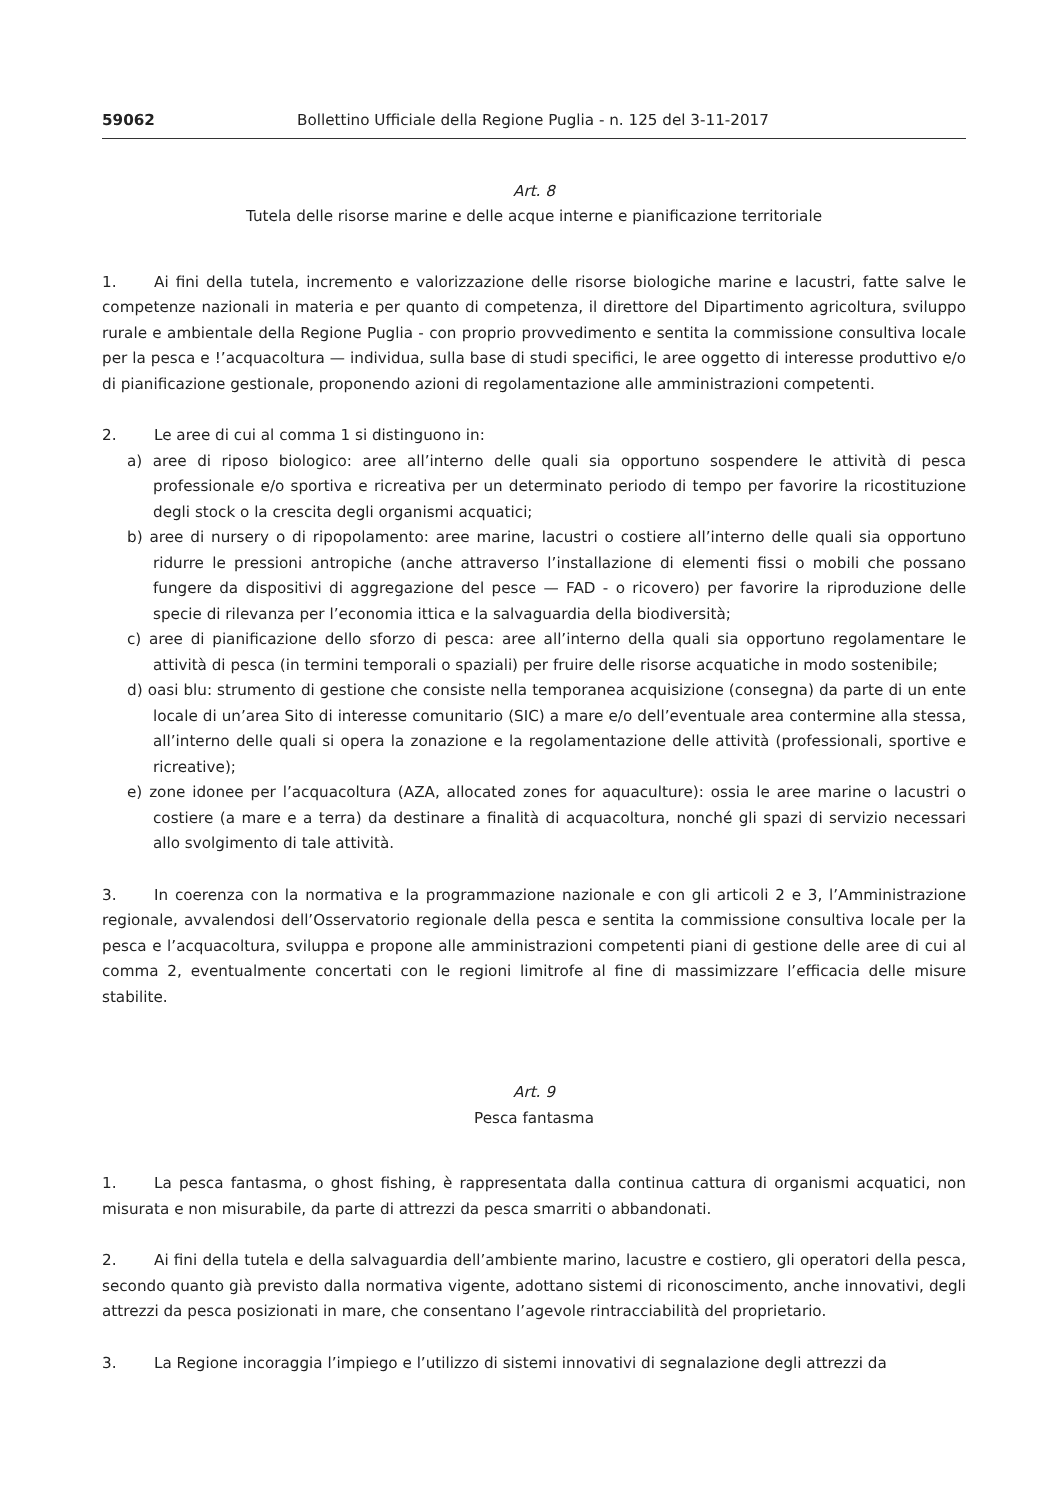59062 Bollettino Ufficiale della Regione Puglia - n. 125 del 3-11-2017
Art. 8
Tutela delle risorse marine e delle acque interne e pianificazione territoriale
1. Ai fini della tutela, incremento e valorizzazione delle risorse biologiche marine e lacustri, fatte salve le competenze nazionali in materia e per quanto di competenza, il direttore del Dipartimento agricoltura, sviluppo rurale e ambientale della Regione Puglia - con proprio provvedimento e sentita la commissione consultiva locale per la pesca e !’acquacoltura — individua, sulla base di studi specifici, le aree oggetto di interesse produttivo e/o di pianificazione gestionale, proponendo azioni di regolamentazione alle amministrazioni competenti.
2. Le aree di cui al comma 1 si distinguono in:
a) aree di riposo biologico: aree all’interno delle quali sia opportuno sospendere le attività di pesca professionale e/o sportiva e ricreativa per un determinato periodo di tempo per favorire la ricostituzione degli stock o la crescita degli organismi acquatici;
b) aree di nursery o di ripopolamento: aree marine, lacustri o costiere all’interno delle quali sia opportuno ridurre le pressioni antropiche (anche attraverso l’installazione di elementi fissi o mobili che possano fungere da dispositivi di aggregazione del pesce — FAD - o ricovero) per favorire la riproduzione delle specie di rilevanza per l’economia ittica e la salvaguardia della biodiversità;
c) aree di pianificazione dello sforzo di pesca: aree all’interno della quali sia opportuno regolamentare le attività di pesca (in termini temporali o spaziali) per fruire delle risorse acquatiche in modo sostenibile;
d) oasi blu: strumento di gestione che consiste nella temporanea acquisizione (consegna) da parte di un ente locale di un’area Sito di interesse comunitario (SIC) a mare e/o dell’eventuale area contermine alla stessa, all’interno delle quali si opera la zonazione e la regolamentazione delle attività (professionali, sportive e ricreative);
e) zone idonee per l’acquacoltura (AZA, allocated zones for aquaculture): ossia le aree marine o lacustri o costiere (a mare e a terra) da destinare a finalità di acquacoltura, nonché gli spazi di servizio necessari allo svolgimento di tale attività.
3. In coerenza con la normativa e la programmazione nazionale e con gli articoli 2 e 3, l’Amministrazione regionale, avvalendosi dell’Osservatorio regionale della pesca e sentita la commissione consultiva locale per la pesca e l’acquacoltura, sviluppa e propone alle amministrazioni competenti piani di gestione delle aree di cui al comma 2, eventualmente concertati con le regioni limitrofe al fine di massimizzare l’efficacia delle misure stabilite.
Art. 9
Pesca fantasma
1. La pesca fantasma, o ghost fishing, è rappresentata dalla continua cattura di organismi acquatici, non misurata e non misurabile, da parte di attrezzi da pesca smarriti o abbandonati.
2. Ai fini della tutela e della salvaguardia dell’ambiente marino, lacustre e costiero, gli operatori della pesca, secondo quanto già previsto dalla normativa vigente, adottano sistemi di riconoscimento, anche innovativi, degli attrezzi da pesca posizionati in mare, che consentano l’agevole rintracciabilità del proprietario.
3. La Regione incoraggia l’impiego e l’utilizzo di sistemi innovativi di segnalazione degli attrezzi da